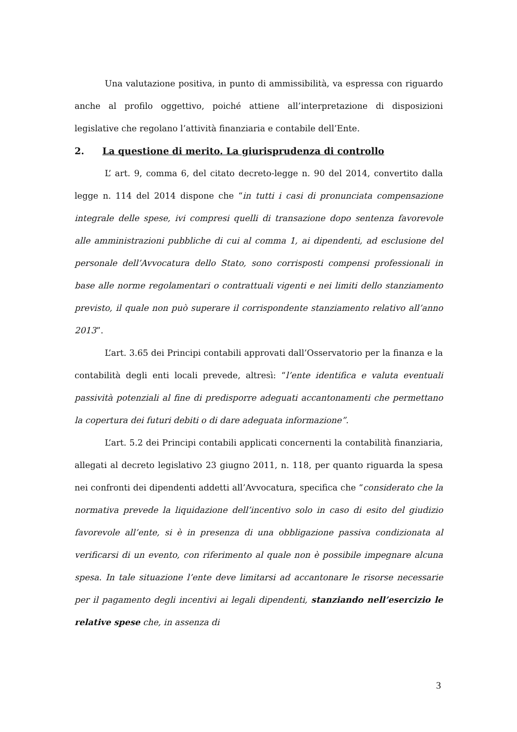Una valutazione positiva, in punto di ammissibilità, va espressa con riguardo anche al profilo oggettivo, poiché attiene all’interpretazione di disposizioni legislative che regolano l’attività finanziaria e contabile dell’Ente.
2. La questione di merito. La giurisprudenza di controllo
L’ art. 9, comma 6, del citato decreto-legge n. 90 del 2014, convertito dalla legge n. 114 del 2014 dispone che “in tutti i casi di pronunciata compensazione integrale delle spese, ivi compresi quelli di transazione dopo sentenza favorevole alle amministrazioni pubbliche di cui al comma 1, ai dipendenti, ad esclusione del personale dell’Avvocatura dello Stato, sono corrisposti compensi professionali in base alle norme regolamentari o contrattuali vigenti e nei limiti dello stanziamento previsto, il quale non può superare il corrispondente stanziamento relativo all’anno 2013”.
L’art. 3.65 dei Principi contabili approvati dall’Osservatorio per la finanza e la contabilità degli enti locali prevede, altresì: “l’ente identifica e valuta eventuali passività potenziali al fine di predisporre adeguati accantonamenti che permettano la copertura dei futuri debiti o di dare adeguata informazione”.
L’art. 5.2 dei Principi contabili applicati concernenti la contabilità finanziaria, allegati al decreto legislativo 23 giugno 2011, n. 118, per quanto riguarda la spesa nei confronti dei dipendenti addetti all’Avvocatura, specifica che “considerato che la normativa prevede la liquidazione dell’incentivo solo in caso di esito del giudizio favorevole all’ente, si è in presenza di una obbligazione passiva condizionata al verificarsi di un evento, con riferimento al quale non è possibile impegnare alcuna spesa. In tale situazione l’ente deve limitarsi ad accantonare le risorse necessarie per il pagamento degli incentivi ai legali dipendenti, stanziando nell’esercizio le relative spese che, in assenza di
3